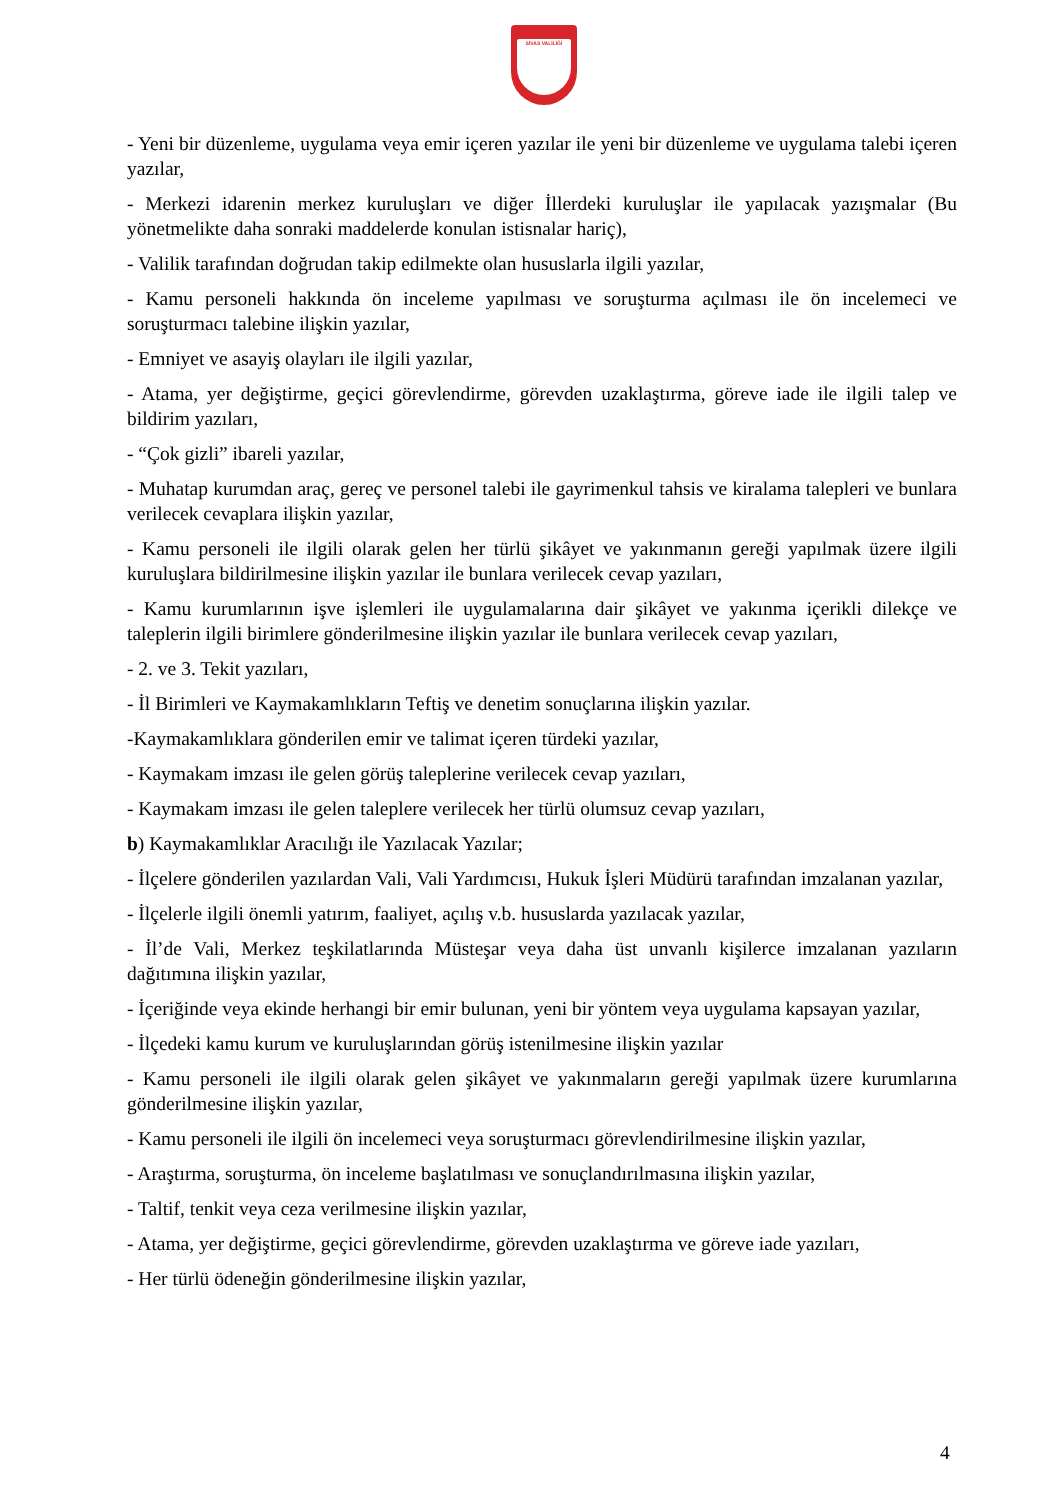SİVAS VALİLİĞİ
- Yeni bir düzenleme, uygulama veya emir içeren yazılar ile yeni bir düzenleme ve uygulama talebi içeren yazılar,
- Merkezi idarenin merkez kuruluşları ve diğer İllerdeki kuruluşlar ile yapılacak yazışmalar (Bu yönetmelikte daha sonraki maddelerde konulan istisnalar hariç),
- Valilik tarafından doğrudan takip edilmekte olan hususlarla ilgili yazılar,
- Kamu personeli hakkında ön inceleme yapılması ve soruşturma açılması ile ön incelemeci ve soruşturmacı talebine ilişkin yazılar,
- Emniyet ve asayiş olayları ile ilgili yazılar,
- Atama, yer değiştirme, geçici görevlendirme, görevden uzaklaştırma, göreve iade ile ilgili talep ve bildirim yazıları,
- “Çok gizli” ibareli yazılar,
- Muhatap kurumdan araç, gereç ve personel talebi ile gayrimenkul tahsis ve kiralama talepleri ve bunlara verilecek cevaplara ilişkin yazılar,
- Kamu personeli ile ilgili olarak gelen her türlü şikâyet ve yakınmanın gereği yapılmak üzere ilgili kuruluşlara bildirilmesine ilişkin yazılar ile bunlara verilecek cevap yazıları,
- Kamu kurumlarının işve işlemleri ile uygulamalarına dair şikâyet ve yakınma içerikli dilekçe ve taleplerin ilgili birimlere gönderilmesine ilişkin yazılar ile bunlara verilecek cevap yazıları,
- 2. ve 3. Tekit yazıları,
- İl Birimleri ve Kaymakamlıkların Teftiş ve denetim sonuçlarına ilişkin yazılar.
-Kaymakamlıklara gönderilen emir ve talimat içeren türdeki yazılar,
- Kaymakam imzası ile gelen görüş taleplerine verilecek cevap yazıları,
- Kaymakam imzası ile gelen taleplere verilecek her türlü olumsuz cevap yazıları,
b) Kaymakamlıklar Aracılığı ile Yazılacak Yazılar;
- İlçelere gönderilen yazılardan Vali, Vali Yardımcısı, Hukuk İşleri Müdürü tarafından imzalanan yazılar,
- İlçelerle ilgili önemli yatırım, faaliyet, açılış v.b. hususlarda yazılacak yazılar,
- İl’de Vali, Merkez teşkilatlarında Müsteşar veya daha üst unvanlı kişilerce imzalanan yazıların dağıtımına ilişkin yazılar,
- İçeriğinde veya ekinde herhangi bir emir bulunan, yeni bir yöntem veya uygulama kapsayan yazılar,
- İlçedeki kamu kurum ve kuruluşlarından görüş istenilmesine ilişkin yazılar
- Kamu personeli ile ilgili olarak gelen şikâyet ve yakınmaların gereği yapılmak üzere kurumlarına gönderilmesine ilişkin yazılar,
- Kamu personeli ile ilgili ön incelemeci veya soruşturmacı görevlendirilmesine ilişkin yazılar,
- Araştırma, soruşturma, ön inceleme başlatılması ve sonuçlandırılmasına ilişkin yazılar,
- Taltif, tenkit veya ceza verilmesine ilişkin yazılar,
- Atama, yer değiştirme, geçici görevlendirme, görevden uzaklaştırma ve göreve iade yazıları,
- Her türlü ödeneğin gönderilmesine ilişkin yazılar,
4